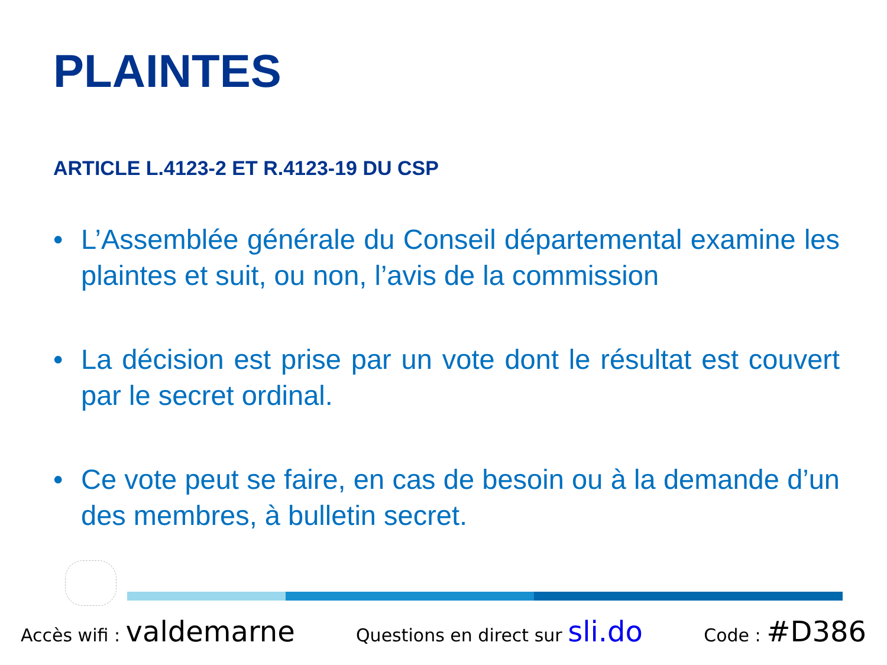PLAINTES
ARTICLE L.4123-2 ET R.4123-19 DU CSP
• L’Assemblée générale du Conseil départemental examine les plaintes et suit, ou non, l’avis de la commission
• La décision est prise par un vote dont le résultat est couvert par le secret ordinal.
• Ce vote peut se faire, en cas de besoin ou à la demande d’un des membres, à bulletin secret.
Accès wifi : valdemarne Questions en direct sur sli.do Code : #D386